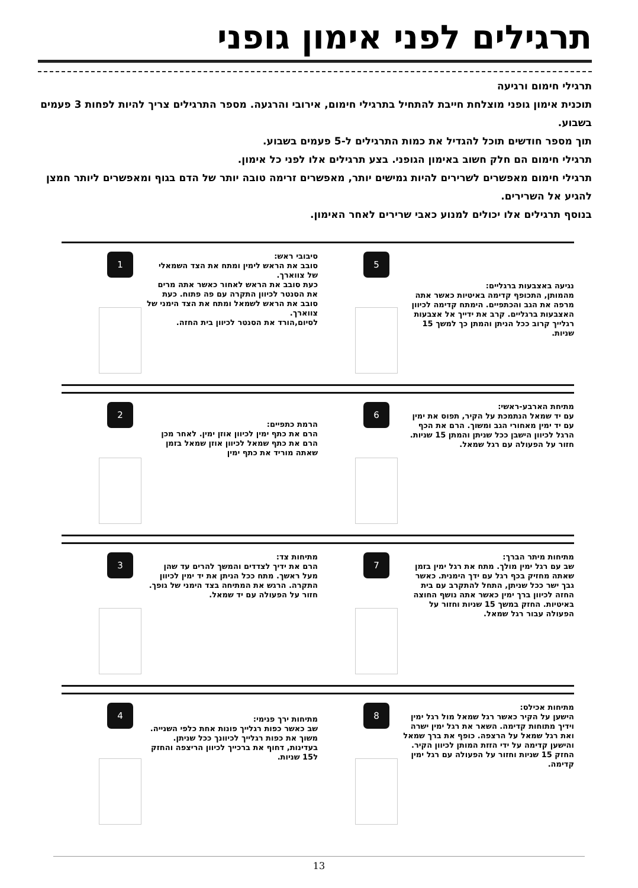תרגילים לפני אימון גופני
תרגילי חימום ורגיעה
תוכנית אימון גופני מוצלחת חייבת להתחיל בתרגילי חימום, אירובי והרגעה. מספר התרגילים צריך להיות לפחות 3 פעמים בשבוע.
תוך מספר חודשים תוכל להגדיל את כמות התרגילים ל-5 פעמים בשבוע.
תרגילי חימום הם חלק חשוב באימון הגופני. בצע תרגילים אלו לפני כל אימון.
תרגילי חימום מאפשרים לשרירים להיות גמישים יותר, מאפשרים זרימה טובה יותר של הדם בגוף ומאפשרים ליותר חמצן להגיע אל השרירים.
בנוסף תרגילים אלו יכולים למנוע כאבי שרירים לאחר האימון.
נגיעה באצבעות ברגליים:
מהמותן, התכופף קדימה באיטיות כאשר אתה מרפה את הגב והכתפיים. הימתח קדימה לכיוון האצבעות ברגליים. קרב את ידייך אל אצבעות רגלייך קרוב ככל הניתן והמתן כך למשך 15 שניות.
5
סיבובי ראש:
סובב את הראש לימין ומתח את הצד השמאלי של צווארך.
כעת סובב את הראש לאחור כאשר אתה מרים את הסנטר לכיוון התקרה עם פה פתוח. כעת סובב את הראש לשמאל ומתח את הצד הימני של צווארך.
לסיום,הורד את הסנטר לכיוון בית החזה.
1
מתיחת הארבע-ראשי:
עם יד שמאל הנתמכת על הקיר, תפוס את ימין עם יד ימין מאחורי הגב ומשוך. הרם את הכף הרגל לכיוון הישבן ככל שניתן והמתן 15 שניות. חזור על הפעולה עם רגל שמאל.
6
הרמת כתפיים:
הרם את כתף ימין לכיוון אוזן ימין. לאחר מכן הרם את כתף שמאל לכיוון אוזן שמאל בזמן שאתה מוריד את כתף ימין
2
מתיחות מיתר הברך:
שב עם רגל ימין מולך. מתח את רגל ימין בזמן שאתה מחזיק בכף רגל עם ידך הימנית. כאשר גבך ישר ככל שניתן, התחל להתקרב עם בית החזה לכיוון ברך ימין כאשר אתה נושף החוצה באיטיות. החזק במשך 15 שניות וחזור על הפעולה עבור רגל שמאל.
7
מתיחות צד:
הרם את ידיך לצדדים והמשך להרים עד שהן מעל ראשך. מתח ככל הניתן את יד ימין לכיוון התקרה. הרגש את המתיחה בצד הימני של גופך. חזור על הפעולה עם יד שמאל.
3
מתיחות אכילס:
הישען על הקיר כאשר רגל שמאל מול רגל ימין וידיך מתוחות קדימה. השאר את רגל ימין ישרה ואת רגל שמאל על הרצפה. כופף את ברך שמאל והישען קדימה על ידי הזזת המותן לכיוון הקיר. החזק 15 שניות וחזור על הפעולה עם רגל ימין קדימה.
8
מתיחות ירך פנימי:
שב כאשר כפות רגלייך פונות אחת כלפי השנייה. משוך את כפות רגלייך לכיוונך ככל שניתן.
בעדינות, דחוף את ברכייך לכיוון הריצפה והחזק ל15 שניות.
4
13